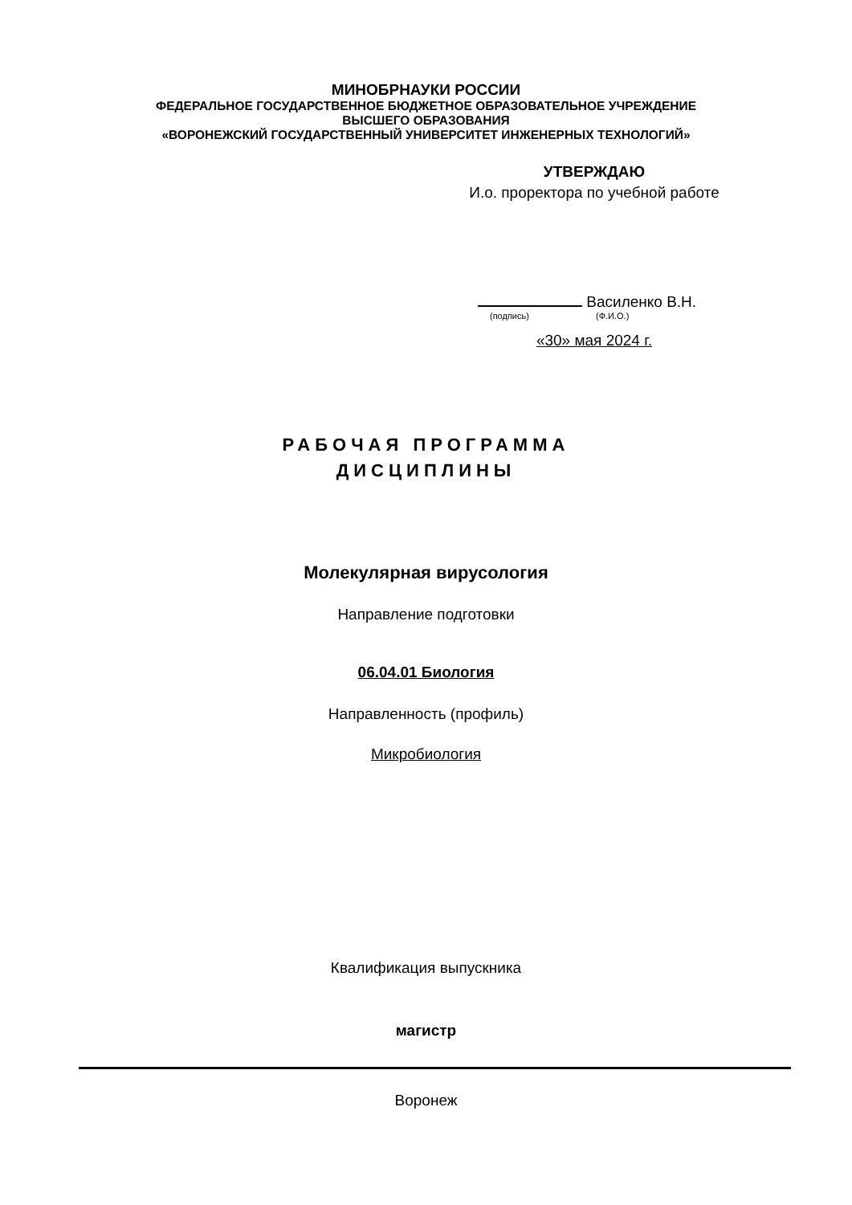МИНОБРНАУКИ РОССИИ
ФЕДЕРАЛЬНОЕ ГОСУДАРСТВЕННОЕ БЮДЖЕТНОЕ ОБРАЗОВАТЕЛЬНОЕ УЧРЕЖДЕНИЕ
ВЫСШЕГО ОБРАЗОВАНИЯ
«ВОРОНЕЖСКИЙ ГОСУДАРСТВЕННЫЙ УНИВЕРСИТЕТ ИНЖЕНЕРНЫХ ТЕХНОЛОГИЙ»
УТВЕРЖДАЮ
И.о. проректора по учебной работе
Василенко В.Н.
(подпись) (Ф.И.О.)
«30» мая 2024 г.
РАБОЧАЯ ПРОГРАММА
ДИСЦИПЛИНЫ
Молекулярная вирусология
Направление подготовки
06.04.01 Биология
Направленность (профиль)
Микробиология
Квалификация выпускника
магистр
Воронеж